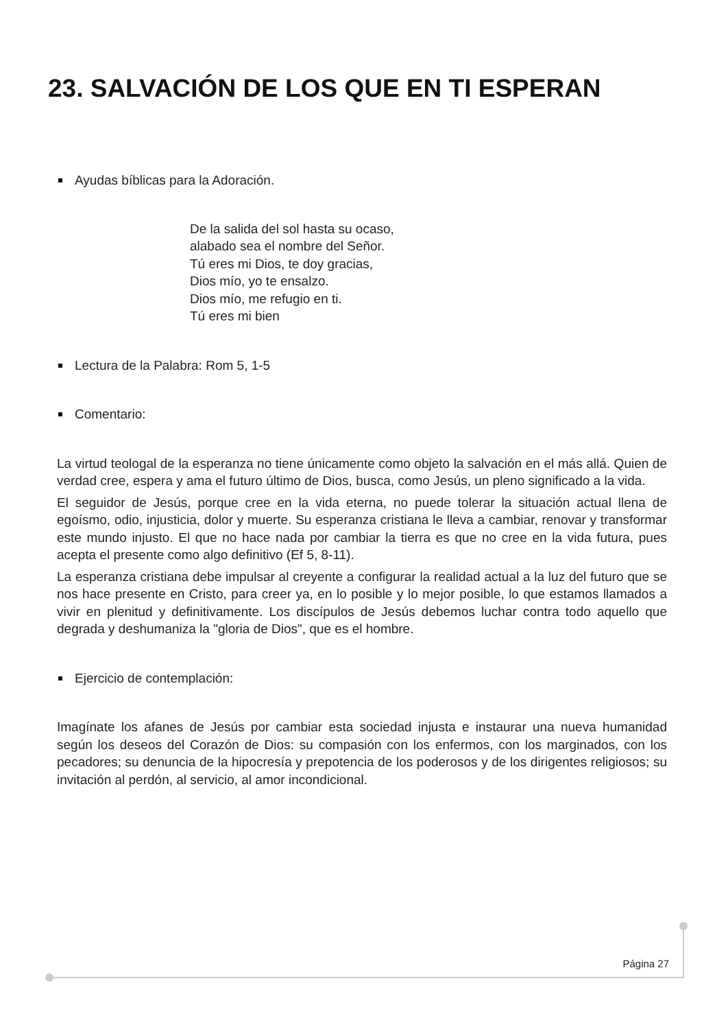23. SALVACIÓN DE LOS QUE EN TI ESPERAN
Ayudas bíblicas para la Adoración.
De la salida del sol hasta su ocaso,
alabado sea el nombre del Señor.
Tú eres mi Dios, te doy gracias,
Dios mío, yo te ensalzo.
Dios mío, me refugio en ti.
Tú eres mi bien
Lectura de la Palabra: Rom 5, 1-5
Comentario:
La virtud teologal de la esperanza no tiene únicamente como objeto la salvación en el más allá. Quien de verdad cree, espera y ama el futuro último de Dios, busca, como Jesús, un pleno significado a la vida.
El seguidor de Jesús, porque cree en la vida eterna, no puede tolerar la situación actual llena de egoísmo, odio, injusticia, dolor y muerte. Su esperanza cristiana le lleva a cambiar, renovar y transformar este mundo injusto. El que no hace nada por cambiar la tierra es que no cree en la vida futura, pues acepta el presente como algo definitivo (Ef 5, 8-11).
La esperanza cristiana debe impulsar al creyente a configurar la realidad actual a la luz del futuro que se nos hace presente en Cristo, para creer ya, en lo posible y lo mejor posible, lo que estamos llamados a vivir en plenitud y definitivamente. Los discípulos de Jesús debemos luchar contra todo aquello que degrada y deshumaniza la "gloria de Dios", que es el hombre.
Ejercicio de contemplación:
Imagínate los afanes de Jesús por cambiar esta sociedad injusta e instaurar una nueva humanidad según los deseos del Corazón de Dios: su compasión con los enfermos, con los marginados, con los pecadores; su denuncia de la hipocresía y prepotencia de los poderosos y de los dirigentes religiosos; su invitación al perdón, al servicio, al amor incondicional.
Página 27